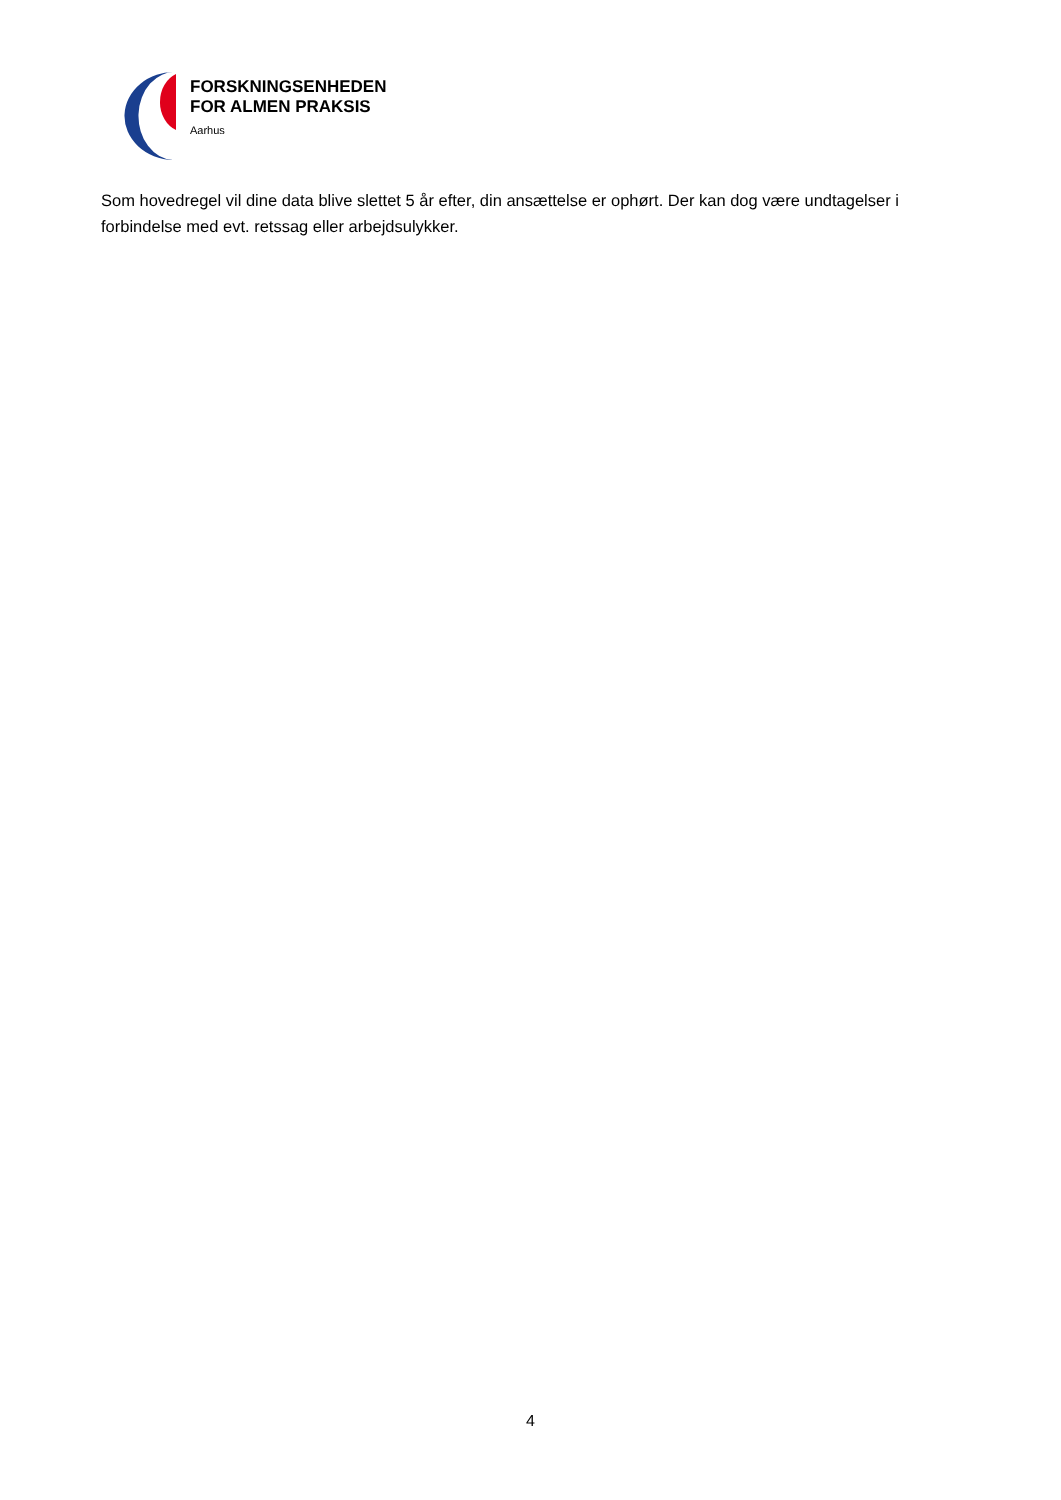FORSKNINGSENHEDEN
FOR ALMEN PRAKSIS
Aarhus
Som hovedregel vil dine data blive slettet 5 år efter, din ansættelse er ophørt. Der kan dog være undtagelser i forbindelse med evt. retssag eller arbejdsulykker.
4